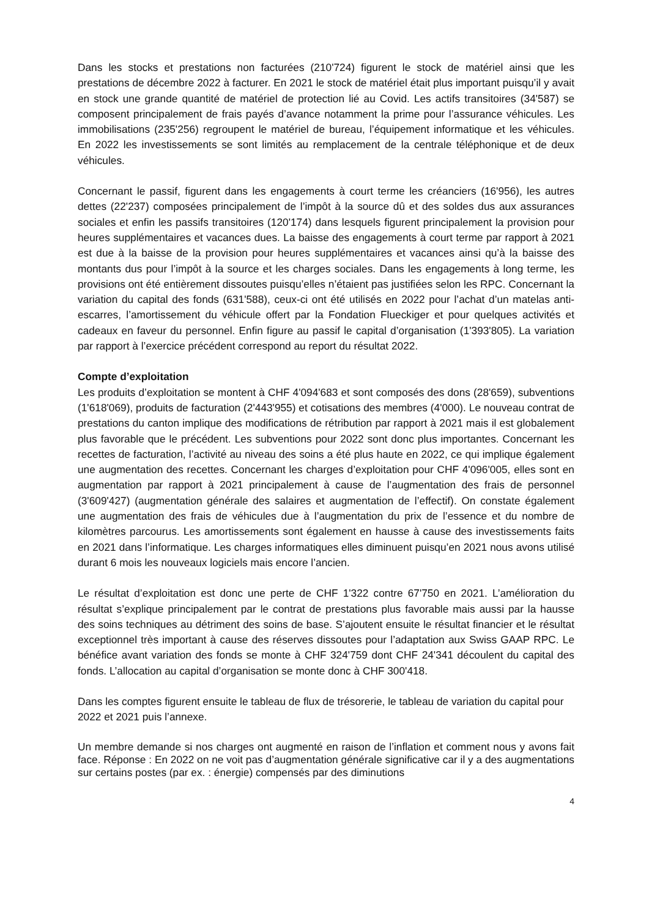Dans les stocks et prestations non facturées (210'724) figurent le stock de matériel ainsi que les prestations de décembre 2022 à facturer. En 2021 le stock de matériel était plus important puisqu’il y avait en stock une grande quantité de matériel de protection lié au Covid. Les actifs transitoires (34'587) se composent principalement de frais payés d’avance notamment la prime pour l’assurance véhicules. Les immobilisations (235'256) regroupent le matériel de bureau, l’équipement informatique et les véhicules. En 2022 les investissements se sont limités au remplacement de la centrale téléphonique et de deux véhicules.
Concernant le passif, figurent dans les engagements à court terme les créanciers (16'956), les autres dettes (22'237) composées principalement de l’impôt à la source dû et des soldes dus aux assurances sociales et enfin les passifs transitoires (120'174) dans lesquels figurent principalement la provision pour heures supplémentaires et vacances dues. La baisse des engagements à court terme par rapport à 2021 est due à la baisse de la provision pour heures supplémentaires et vacances ainsi qu’à la baisse des montants dus pour l’impôt à la source et les charges sociales. Dans les engagements à long terme, les provisions ont été entièrement dissoutes puisqu’elles n’étaient pas justifiées selon les RPC. Concernant la variation du capital des fonds (631'588), ceux-ci ont été utilisés en 2022 pour l’achat d’un matelas anti-escarres, l’amortissement du véhicule offert par la Fondation Flueckiger et pour quelques activités et cadeaux en faveur du personnel. Enfin figure au passif le capital d’organisation (1'393'805). La variation par rapport à l’exercice précédent correspond au report du résultat 2022.
Compte d’exploitation
Les produits d’exploitation se montent à CHF 4'094'683 et sont composés des dons (28'659), subventions (1'618'069), produits de facturation (2'443'955) et cotisations des membres (4'000). Le nouveau contrat de prestations du canton implique des modifications de rétribution par rapport à 2021 mais il est globalement plus favorable que le précédent. Les subventions pour 2022 sont donc plus importantes. Concernant les recettes de facturation, l’activité au niveau des soins a été plus haute en 2022, ce qui implique également une augmentation des recettes. Concernant les charges d’exploitation pour CHF 4'096'005, elles sont en augmentation par rapport à 2021 principalement à cause de l’augmentation des frais de personnel (3'609'427) (augmentation générale des salaires et augmentation de l’effectif). On constate également une augmentation des frais de véhicules due à l’augmentation du prix de l’essence et du nombre de kilomètres parcourus. Les amortissements sont également en hausse à cause des investissements faits en 2021 dans l’informatique. Les charges informatiques elles diminuent puisqu’en 2021 nous avons utilisé durant 6 mois les nouveaux logiciels mais encore l’ancien.
Le résultat d’exploitation est donc une perte de CHF 1'322 contre 67'750 en 2021. L’amélioration du résultat s’explique principalement par le contrat de prestations plus favorable mais aussi par la hausse des soins techniques au détriment des soins de base. S’ajoutent ensuite le résultat financier et le résultat exceptionnel très important à cause des réserves dissoutes pour l’adaptation aux Swiss GAAP RPC. Le bénéfice avant variation des fonds se monte à CHF 324'759 dont CHF 24'341 découlent du capital des fonds. L’allocation au capital d’organisation se monte donc à CHF 300'418.
Dans les comptes figurent ensuite le tableau de flux de trésorerie, le tableau de variation du capital pour 2022 et 2021 puis l’annexe.
Un membre demande si nos charges ont augmenté en raison de l’inflation et comment nous y avons fait face. Réponse : En 2022 on ne voit pas d’augmentation générale significative car il y a des augmentations sur certains postes (par ex. : énergie) compensés par des diminutions
4